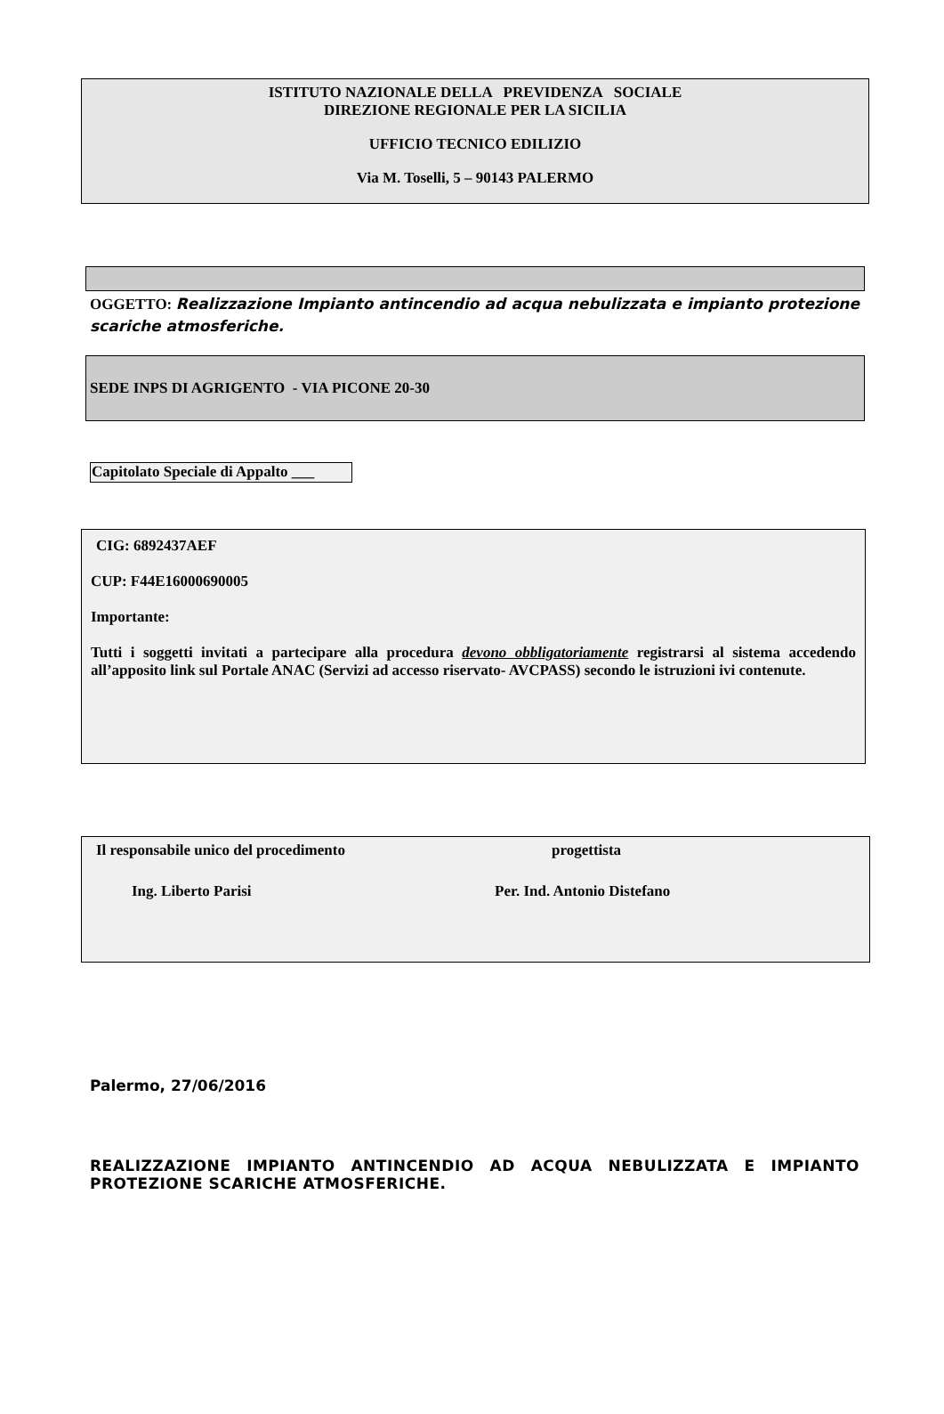ISTITUTO NAZIONALE DELLA PREVIDENZA SOCIALE
DIREZIONE REGIONALE PER LA SICILIA
UFFICIO TECNICO EDILIZIO
Via M. Toselli, 5 – 90143 PALERMO
OGGETTO: Realizzazione Impianto antincendio ad acqua nebulizzata e impianto protezione scariche atmosferiche.
SEDE INPS DI AGRIGENTO - VIA PICONE 20-30
Capitolato Speciale di Appalto ___
CIG: 6892437AEF
CUP: F44E16000690005
Importante:
Tutti i soggetti invitati a partecipare alla procedura devono obbligatoriamente registrarsi al sistema accedendo all’apposito link sul Portale ANAC (Servizi ad accesso riservato- AVCPASS) secondo le istruzioni ivi contenute.
Il responsabile unico del procedimento progettista
Ing. Liberto Parisi Per. Ind. Antonio Distefano
Palermo, 27/06/2016
REALIZZAZIONE IMPIANTO ANTINCENDIO AD ACQUA NEBULIZZATA E IMPIANTO PROTEZIONE SCARICHE ATMOSFERICHE.